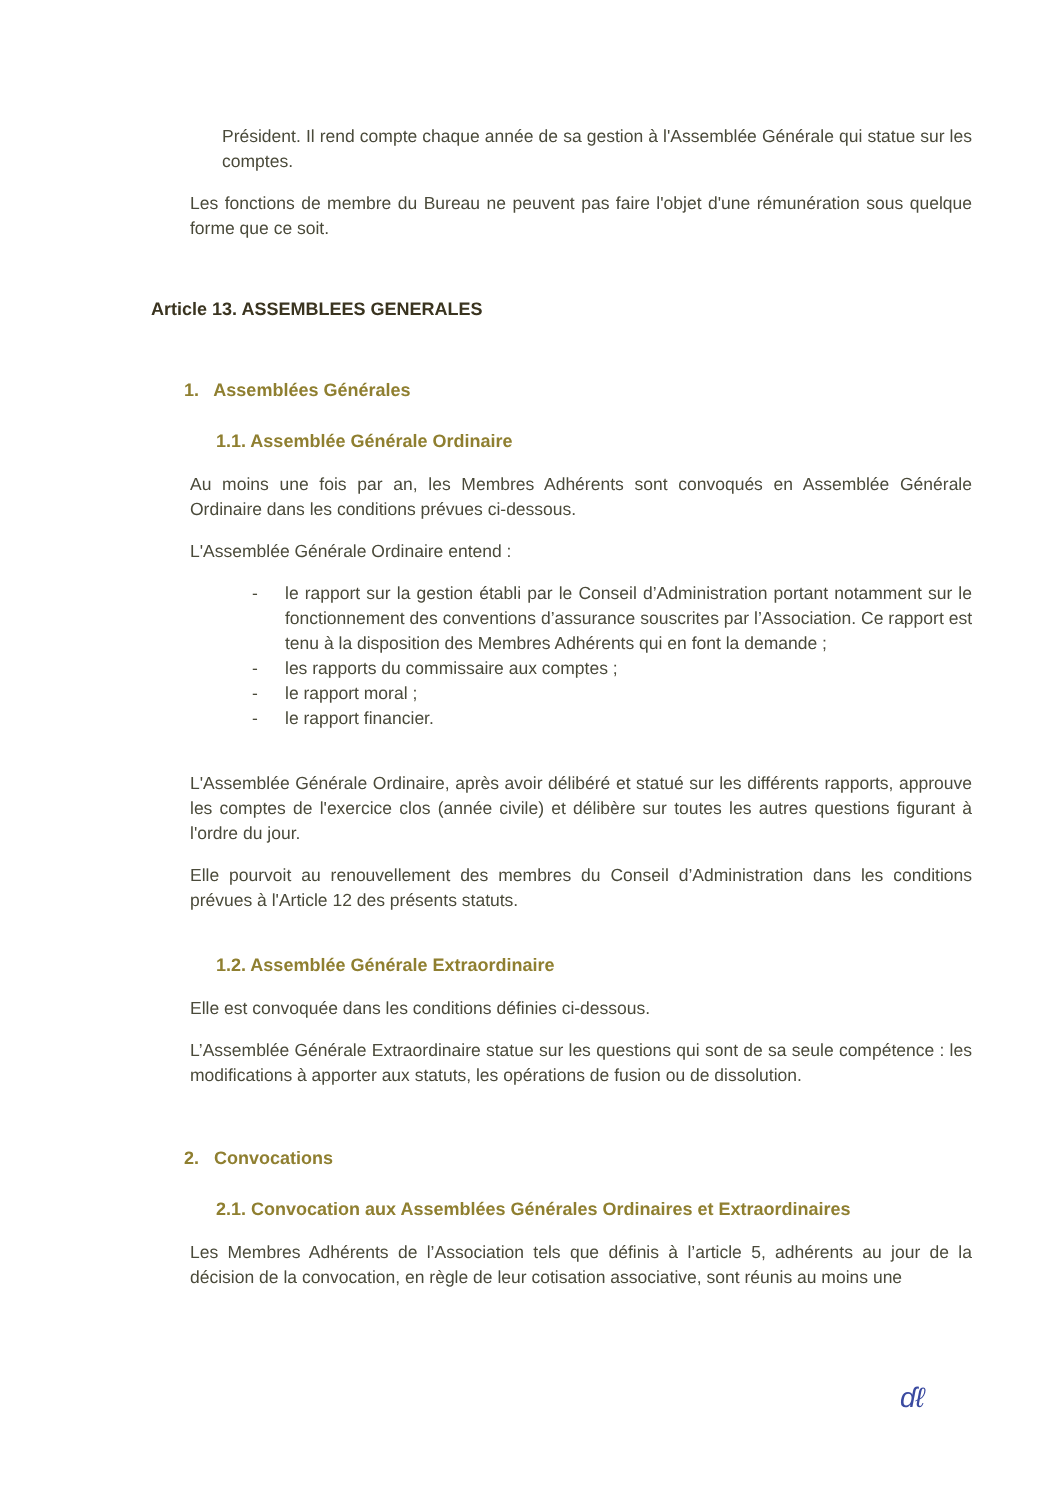Président. Il rend compte chaque année de sa gestion à l'Assemblée Générale qui statue sur les comptes.
Les fonctions de membre du Bureau ne peuvent pas faire l'objet d'une rémunération sous quelque forme que ce soit.
Article 13. ASSEMBLEES GENERALES
1. Assemblées Générales
1.1. Assemblée Générale Ordinaire
Au moins une fois par an, les Membres Adhérents sont convoqués en Assemblée Générale Ordinaire dans les conditions prévues ci-dessous.
L'Assemblée Générale Ordinaire entend :
- le rapport sur la gestion établi par le Conseil d’Administration portant notamment sur le fonctionnement des conventions d’assurance souscrites par l’Association. Ce rapport est tenu à la disposition des Membres Adhérents qui en font la demande ;
- les rapports du commissaire aux comptes ;
- le rapport moral ;
- le rapport financier.
L'Assemblée Générale Ordinaire, après avoir délibéré et statué sur les différents rapports, approuve les comptes de l'exercice clos (année civile) et délibère sur toutes les autres questions figurant à l'ordre du jour.
Elle pourvoit au renouvellement des membres du Conseil d’Administration dans les conditions prévues à l'Article 12 des présents statuts.
1.2. Assemblée Générale Extraordinaire
Elle est convoquée dans les conditions définies ci-dessous.
L’Assemblée Générale Extraordinaire statue sur les questions qui sont de sa seule compétence : les modifications à apporter aux statuts, les opérations de fusion ou de dissolution.
2. Convocations
2.1. Convocation aux Assemblées Générales Ordinaires et Extraordinaires
Les Membres Adhérents de l’Association tels que définis à l’article 5, adhérents au jour de la décision de la convocation, en règle de leur cotisation associative, sont réunis au moins une
ɗℓ